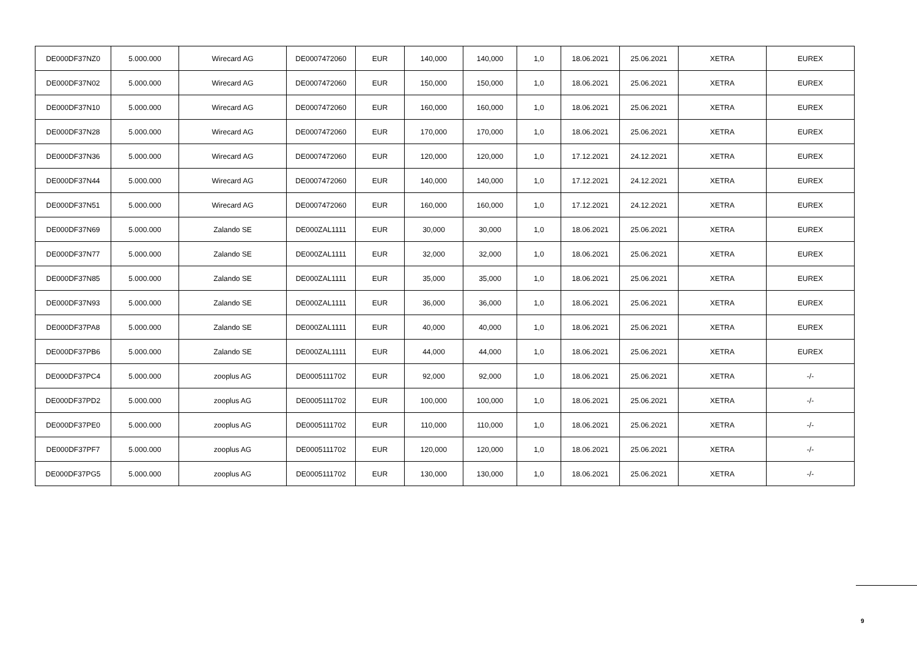| DE000DF37NZ0 | 5.000.000 | Wirecard AG | DE0007472060 | EUR | 140,000 | 140,000 | 1,0 | 18.06.2021 | 25.06.2021 | XETRA | EUREX |
| DE000DF37N02 | 5.000.000 | Wirecard AG | DE0007472060 | EUR | 150,000 | 150,000 | 1,0 | 18.06.2021 | 25.06.2021 | XETRA | EUREX |
| DE000DF37N10 | 5.000.000 | Wirecard AG | DE0007472060 | EUR | 160,000 | 160,000 | 1,0 | 18.06.2021 | 25.06.2021 | XETRA | EUREX |
| DE000DF37N28 | 5.000.000 | Wirecard AG | DE0007472060 | EUR | 170,000 | 170,000 | 1,0 | 18.06.2021 | 25.06.2021 | XETRA | EUREX |
| DE000DF37N36 | 5.000.000 | Wirecard AG | DE0007472060 | EUR | 120,000 | 120,000 | 1,0 | 17.12.2021 | 24.12.2021 | XETRA | EUREX |
| DE000DF37N44 | 5.000.000 | Wirecard AG | DE0007472060 | EUR | 140,000 | 140,000 | 1,0 | 17.12.2021 | 24.12.2021 | XETRA | EUREX |
| DE000DF37N51 | 5.000.000 | Wirecard AG | DE0007472060 | EUR | 160,000 | 160,000 | 1,0 | 17.12.2021 | 24.12.2021 | XETRA | EUREX |
| DE000DF37N69 | 5.000.000 | Zalando SE | DE000ZAL1111 | EUR | 30,000 | 30,000 | 1,0 | 18.06.2021 | 25.06.2021 | XETRA | EUREX |
| DE000DF37N77 | 5.000.000 | Zalando SE | DE000ZAL1111 | EUR | 32,000 | 32,000 | 1,0 | 18.06.2021 | 25.06.2021 | XETRA | EUREX |
| DE000DF37N85 | 5.000.000 | Zalando SE | DE000ZAL1111 | EUR | 35,000 | 35,000 | 1,0 | 18.06.2021 | 25.06.2021 | XETRA | EUREX |
| DE000DF37N93 | 5.000.000 | Zalando SE | DE000ZAL1111 | EUR | 36,000 | 36,000 | 1,0 | 18.06.2021 | 25.06.2021 | XETRA | EUREX |
| DE000DF37PA8 | 5.000.000 | Zalando SE | DE000ZAL1111 | EUR | 40,000 | 40,000 | 1,0 | 18.06.2021 | 25.06.2021 | XETRA | EUREX |
| DE000DF37PB6 | 5.000.000 | Zalando SE | DE000ZAL1111 | EUR | 44,000 | 44,000 | 1,0 | 18.06.2021 | 25.06.2021 | XETRA | EUREX |
| DE000DF37PC4 | 5.000.000 | zooplus AG | DE0005111702 | EUR | 92,000 | 92,000 | 1,0 | 18.06.2021 | 25.06.2021 | XETRA | -/- |
| DE000DF37PD2 | 5.000.000 | zooplus AG | DE0005111702 | EUR | 100,000 | 100,000 | 1,0 | 18.06.2021 | 25.06.2021 | XETRA | -/- |
| DE000DF37PE0 | 5.000.000 | zooplus AG | DE0005111702 | EUR | 110,000 | 110,000 | 1,0 | 18.06.2021 | 25.06.2021 | XETRA | -/- |
| DE000DF37PF7 | 5.000.000 | zooplus AG | DE0005111702 | EUR | 120,000 | 120,000 | 1,0 | 18.06.2021 | 25.06.2021 | XETRA | -/- |
| DE000DF37PG5 | 5.000.000 | zooplus AG | DE0005111702 | EUR | 130,000 | 130,000 | 1,0 | 18.06.2021 | 25.06.2021 | XETRA | -/- |
9